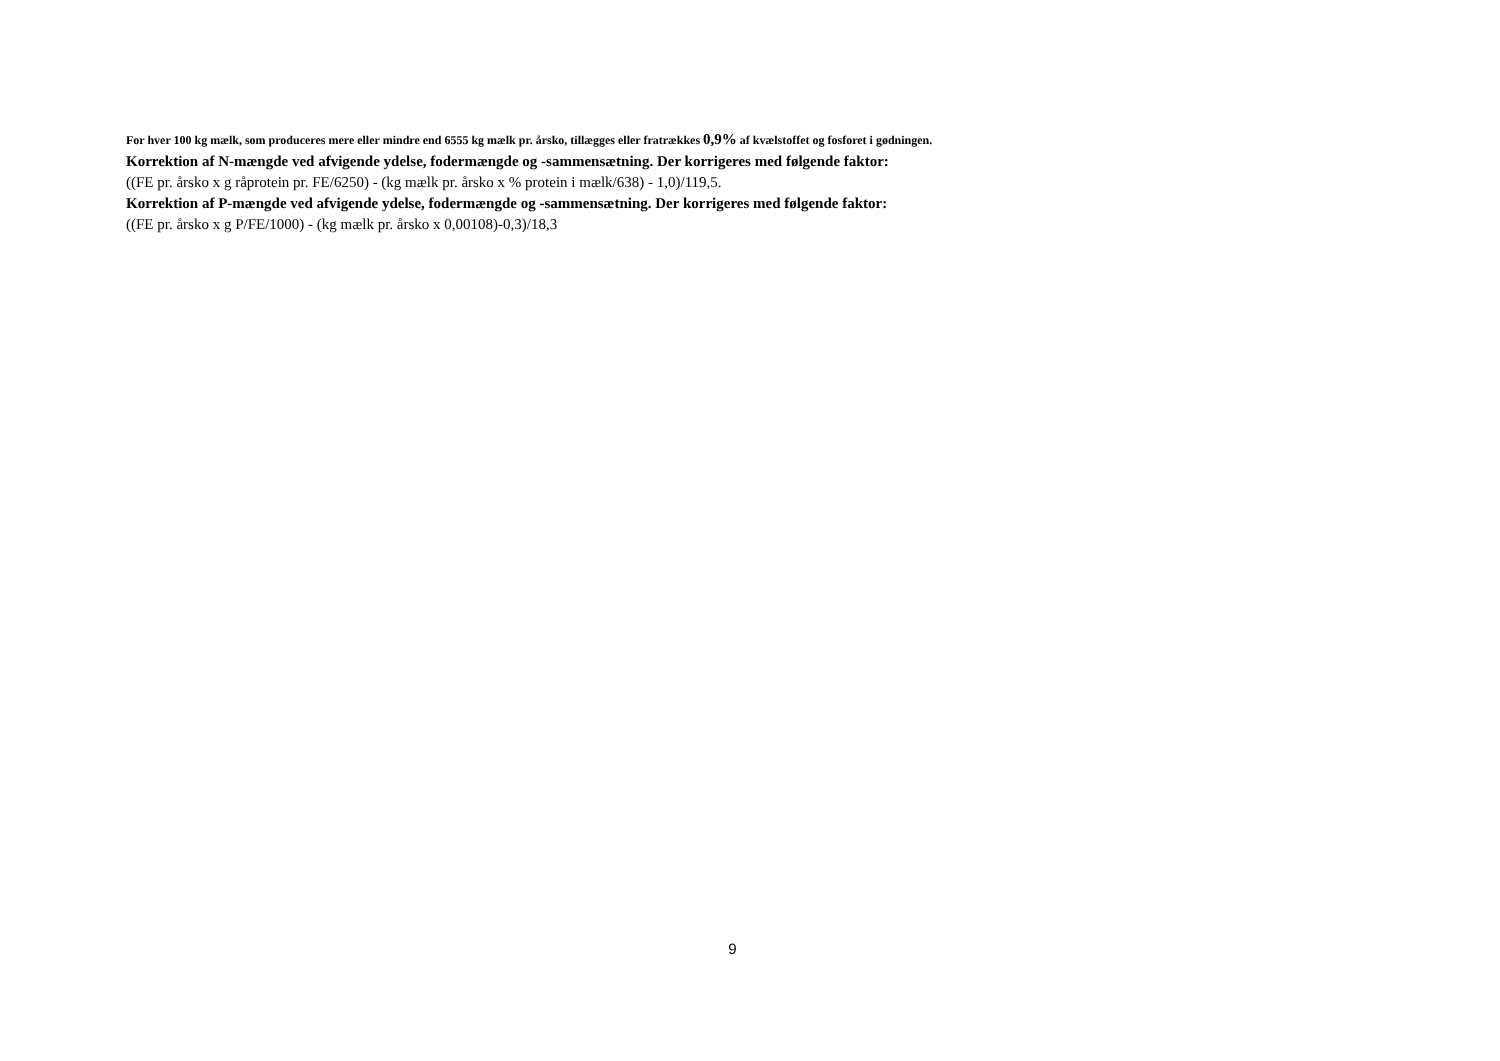For hver 100 kg mælk, som produceres mere eller mindre end 6555 kg mælk pr. årsko, tillægges eller fratrækkes 0,9% af kvælstoffet og fosforet i gødningen.
Korrektion af N-mængde ved afvigende ydelse, fodermængde og -sammensætning. Der korrigeres med følgende faktor:
((FE pr. årsko x g råprotein pr. FE/6250) - (kg mælk pr. årsko x % protein i mælk/638) - 1,0)/119,5.
Korrektion af P-mængde ved afvigende ydelse, fodermængde og -sammensætning. Der korrigeres med følgende faktor:
((FE pr. årsko x g P/FE/1000) - (kg mælk pr. årsko x 0,00108)-0,3)/18,3
9